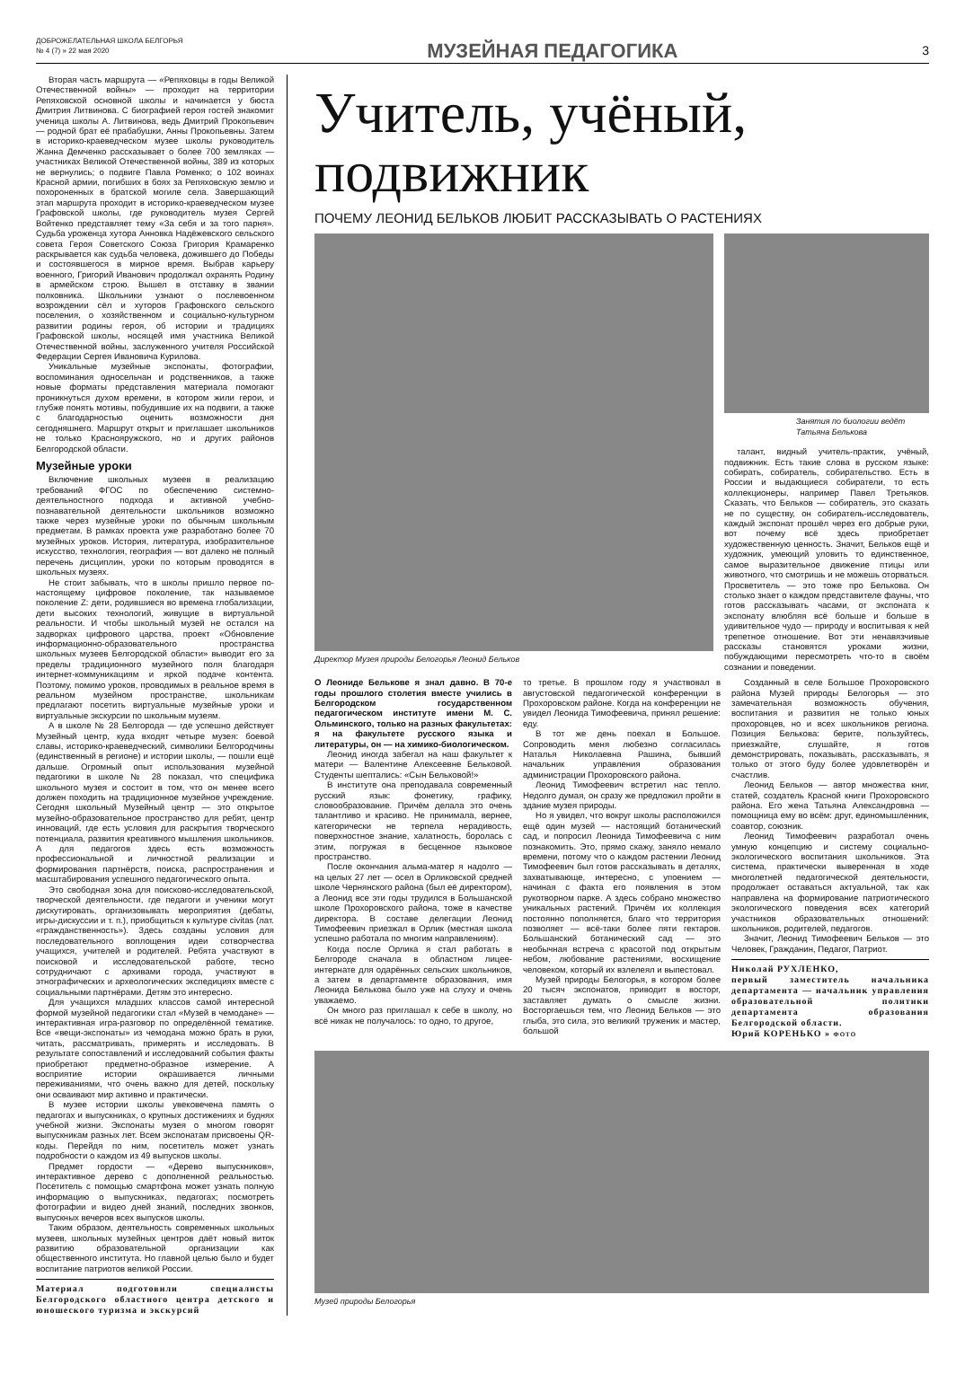ДОБРОЖЕЛАТЕЛЬНАЯ ШКОЛА БЕЛГОРЬЯ
№ 4 (7) » 22 мая 2020
МУЗЕЙНАЯ ПЕДАГОГИКА
3
Вторая часть маршрута — «Репяховцы в годы Великой Отечественной войны» — проходит на территории Репяховской основной школы и начинается у бюста Дмитрия Литвинова. С биографией героя гостей знакомит ученица школы А. Литвинова, ведь Дмитрий Прокопьевич — родной брат её прабабушки, Анны Прокопьевны. Затем в историко-краеведческом музее школы руководитель Жанна Демченко рассказывает о более 700 земляках — участниках Великой Отечественной войны, 389 из которых не вернулись; о подвиге Павла Роменко; о 102 воинах Красной армии, погибших в боях за Репяховскую землю и похороненных в братской могиле села. Завершающий этап маршрута проходит в историко-краеведческом музее Графовской школы, где руководитель музея Сергей Войтенко представляет тему «За себя и за того парня». Судьба уроженца хутора Анновка Надёжевского сельского совета Героя Советского Союза Григория Крамаренко раскрывается как судьба человека, дожившего до Победы и состоявшегося в мирное время. Выбрав карьеру военного, Григорий Иванович продолжал охранять Родину в армейском строю. Вышел в отставку в звании полковника. Школьники узнают о послевоенном возрождении сёл и хуторов Графовского сельского поселения, о хозяйственном и социально-культурном развитии родины героя, об истории и традициях Графовской школы, носящей имя участника Великой Отечественной войны, заслуженного учителя Российской Федерации Сергея Ивановича Курилова.
Уникальные музейные экспонаты, фотографии, воспоминания односельчан и родственников, а также новые форматы представления материала помогают проникнуться духом времени, в котором жили герои, и глубже понять мотивы, побудившие их на подвиги, а также с благодарностью оценить возможности дня сегодняшнего. Маршрут открыт и приглашает школьников не только Краснояружского, но и других районов Белгородской области.
Музейные уроки
Включение школьных музеев в реализацию требований ФГОС по обеспечению системно-деятельностного подхода и активной учебно-познавательной деятельности школьников возможно также через музейные уроки по обычным школьным предметам. В рамках проекта уже разработано более 70 музейных уроков. История, литература, изобразительное искусство, технология, география — вот далеко не полный перечень дисциплин, уроки по которым проводятся в школьных музеях.
Не стоит забывать, что в школы пришло первое по-настоящему цифровое поколение, так называемое поколение Z: дети, родившиеся во времена глобализации, дети высоких технологий, живущие в виртуальной реальности. И чтобы школьный музей не остался на задворках цифрового царства, проект «Обновление информационно-образовательного пространства школьных музеев Белгородской области» выводит его за пределы традиционного музейного поля благодаря интернет-коммуникациям и яркой подаче контента. Поэтому, помимо уроков, проводимых в реальное время в реальном музейном пространстве, школьникам предлагают посетить виртуальные музейные уроки и виртуальные экскурсии по школьным музеям.
А в школе № 28 Белгорода — где успешно действует Музейный центр, куда входят четыре музея: боевой славы, историко-краеведческий, символики Белгородчины (единственный в регионе) и истории школы, — пошли ещё дальше. Огромный опыт использования музейной педагогики в школе № 28 показал, что специфика школьного музея и состоит в том, что он менее всего должен походить на традиционное музейное учреждение. Сегодня школьный Музейный центр — это открытое музейно-образовательное пространство для ребят, центр инноваций, где есть условия для раскрытия творческого потенциала, развития креативного мышления школьников. А для педагогов здесь есть возможность профессиональной и личностной реализации и формирования партнёрств, поиска, распространения и масштабирования успешного педагогического опыта.
Это свободная зона для поисково-исследовательской, творческой деятельности, где педагоги и ученики могут дискутировать, организовывать мероприятия (дебаты, игры-дискуссии и т. п.), приобщиться к культуре civitas (лат. «гражданственность»). Здесь созданы условия для последовательного воплощения идеи сотворчества учащихся, учителей и родителей. Ребята участвуют в поисковой и исследовательской работе, тесно сотрудничают с архивами города, участвуют в этнографических и археологических экспедициях вместе с социальными партнёрами. Детям это интересно.
Для учащихся младших классов самой интересной формой музейной педагогики стал «Музей в чемодане» — интерактивная игра-разговор по определённой тематике. Все «вещи-экспонаты» из чемодана можно брать в руки, читать, рассматривать, примерять и исследовать. В результате сопоставлений и исследований события факты приобретают предметно-образное измерение. А восприятие истории окрашивается личными переживаниями, что очень важно для детей, поскольку они осваивают мир активно и практически.
В музее истории школы увековечена память о педагогах и выпускниках, о крупных достижениях и буднях учебной жизни. Экспонаты музея о многом говорят выпускникам разных лет. Всем экспонатам присвоены QR-коды. Перейдя по ним, посетитель может узнать подробности о каждом из 49 выпусков школы.
Предмет гордости — «Дерево выпускников», интерактивное дерево с дополненной реальностью. Посетитель с помощью смартфона может узнать полную информацию о выпускниках, педагогах; посмотреть фотографии и видео дней знаний, последних звонков, выпускных вечеров всех выпусков школы.
Таким образом, деятельность современных школьных музеев, школьных музейных центров даёт новый виток развитию образовательной организации как общественного института. Но главной целью было и будет воспитание патриотов великой России.
Материал подготовили специалисты Белгородского областного центра детского и юношеского туризма и экскурсий
Учитель, учёный,
подвижник
ПОЧЕМУ ЛЕОНИД БЕЛЬКОВ ЛЮБИТ РАССКАЗЫВАТЬ О РАСТЕНИЯХ
Директор Музея природы Белогорья Леонид Бельков Занятия по биологии ведёт
Татьяна Белькова
талант, видный учитель-практик, учёный, подвижник. Есть такие слова в русском языке: собирать, собиратель, собирательство. Есть в России и выдающиеся собиратели, то есть коллекционеры, например Павел Третьяков. Сказать, что Бельков — собиратель, это сказать не по существу, он собиратель-исследователь, каждый экспонат прошёл через его добрые руки, вот почему всё здесь приобретает художественную ценность. Значит, Бельков ещё и художник, умеющий уловить то единственное, самое выразительное движение птицы или животного, что смотришь и не можешь оторваться. Просветитель — это тоже про Белькова. Он столько знает о каждом представителе фауны, что готов рассказывать часами, от экспоната к экспонату влюбляя всё больше и больше в удивительное чудо — природу и воспитывая к ней трепетное отношение. Вот эти ненавязчивые рассказы становятся уроками жизни, побуждающими пересмотреть что-то в своём сознании и поведении.
О Леониде Белькове я знал давно. В 70-е годы прошлого столетия вместе учились в Белгородском государственном педагогическом институте имени М. С. Ольминского, только на разных факультетах: я на факультете русского языка и литературы, он — на химико-биологическом.
Леонид иногда забегал на наш факультет к матери — Валентине Алексеевне Бельковой. Студенты шептались: «Сын Бельковой!»
В институте она преподавала современный русский язык: фонетику, графику, словообразование. Причём делала это очень талантливо и красиво. Не принимала, вернее, категорически не терпела нерадивость, поверхностное знание, халатность, боролась с этим, погружая в бесценное языковое пространство.
После окончания альма-матер я надолго — на целых 27 лет — осел в Орликовской средней школе Чернянского района (был её директором), а Леонид все эти годы трудился в Большанской школе Прохоровского района, тоже в качестве директора. В составе делегации Леонид Тимофеевич приезжал в Орлик (местная школа успешно работала по многим направлениям).
Когда после Орлика я стал работать в Белгороде сначала в областном лицее-интернате для одарённых сельских школьников, а затем в департаменте образования, имя Леонида Белькова было уже на слуху и очень уважаемо.
Он много раз приглашал к себе в школу, но всё никак не получалось: то одно, то другое,
то третье. В прошлом году я участвовал в августовской педагогической конференции в Прохоровском районе. Когда на конференции не увидел Леонида Тимофеевича, принял решение: еду.
В тот же день поехал в Большое. Сопроводить меня любезно согласилась Наталья Николаевна Рашина, бывший начальник управления образования администрации Прохоровского района.
Леонид Тимофеевич встретил нас тепло. Недолго думая, он сразу же предложил пройти в здание музея природы.
Но я увидел, что вокруг школы расположился ещё один музей — настоящий ботанический сад, и попросил Леонида Тимофеевича с ним познакомить. Это, прямо скажу, заняло немало времени, потому что о каждом растении Леонид Тимофеевич был готов рассказывать в деталях, захватывающе, интересно, с упоением — начиная с факта его появления в этом рукотворном парке. А здесь собрано множество уникальных растений. Причём их коллекция постоянно пополняется, благо что территория позволяет — всё-таки более пяти гектаров. Большанский ботанический сад — это необычная встреча с красотой под открытым небом, любование растениями, восхищение человеком, который их взлелеял и выпестовал.
Музей природы Белогорья, в котором более 20 тысяч экспонатов, приводит в восторг, заставляет думать о смысле жизни. Восторгаешься тем, что Леонид Бельков — это глыба, это сила, это великий труженик и мастер, большой
Созданный в селе Большое Прохоровского района Музей природы Белогорья — это замечательная возможность обучения, воспитания и развития не только юных прохоровцев, но и всех школьников региона. Позиция Белькова: берите, пользуйтесь, приезжайте, слушайте, я готов демонстрировать, показывать, рассказывать, я только от этого буду более удовлетворён и счастлив.
Леонид Бельков — автор множества книг, статей, создатель Красной книги Прохоровского района. Его жена Татьяна Александровна — помощница ему во всём: друг, единомышленник, соавтор, союзник.
Леонид Тимофеевич разработал очень умную концепцию и систему социально-экологического воспитания школьников. Эта система, практически выверенная в ходе многолетней педагогической деятельности, продолжает оставаться актуальной, так как направлена на формирование патриотического экологического поведения всех категорий участников образовательных отношений: школьников, родителей, педагогов.
Значит, Леонид Тимофеевич Бельков — это Человек, Гражданин, Педагог, Патриот.
Николай РУХЛЕНКО,
первый заместитель начальника департамента — начальник управления образовательной политики департамента образования Белгородской области.
Юрий КОРЕНЬКО » ФОТО
Музей природы Белогорья